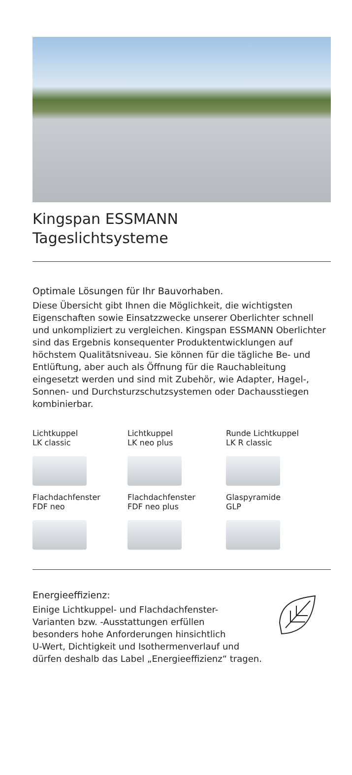Kingspan ESSMANN
Tageslichtsysteme
Optimale Lösungen für Ihr Bauvorhaben.
Diese Übersicht gibt Ihnen die Möglichkeit, die wich­tigsten Eigenschaften sowie Einsatzzwecke unserer Oberlichter schnell und unkompliziert zu vergleichen. Kingspan ESSMANN Oberlichter sind das Ergebnis konsequenter Produktentwicklungen auf höchstem Qualitätsniveau. Sie können für die tägliche Be- und Entlüftung, aber auch als Öffnung für die Rauchab­leitung eingesetzt werden und sind mit Zubehör, wie Adapter, Hagel-, Sonnen- und Durchsturzschutz­systemen oder Dachausstiegen kombinierbar.
Lichtkuppel
LK classic
Lichtkuppel
LK neo plus
Runde Lichtkuppel
LK R classic
Flachdachfenster
FDF neo
Flachdachfenster
FDF neo plus
Glaspyramide
GLP
Energieeffizienz:
Einige Lichtkuppel- und Flachdachfenster-
Varianten bzw. -Ausstattungen erfüllen
besonders hohe Anforderungen hinsichtlich
U-Wert, Dichtigkeit und Isothermenverlauf und
dürfen deshalb das Label „Energieeffizienz“ tragen.